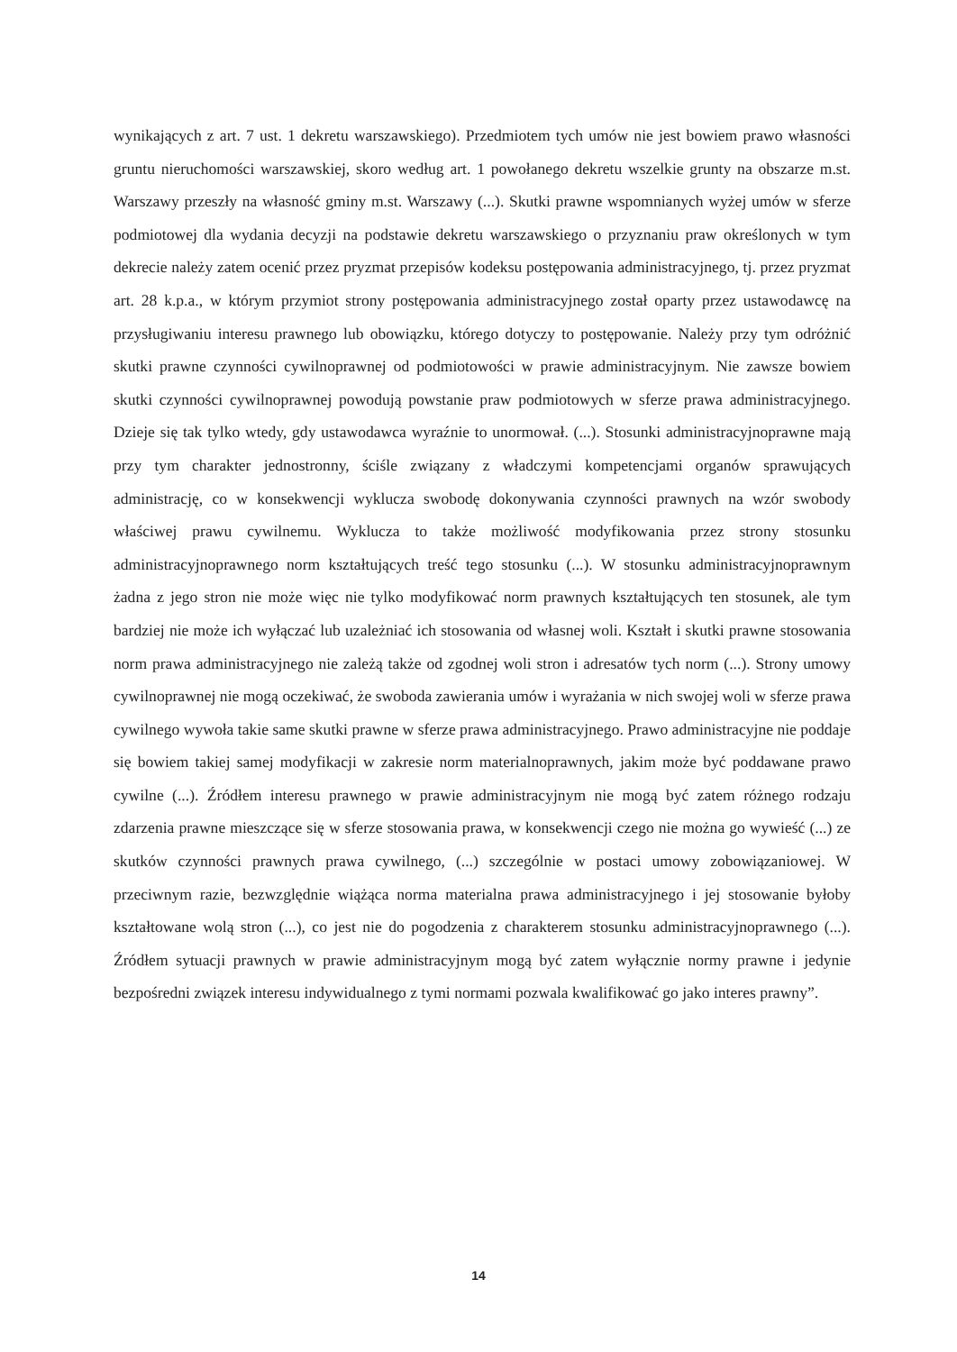wynikających z art. 7 ust. 1 dekretu warszawskiego). Przedmiotem tych umów nie jest bowiem prawo własności gruntu nieruchomości warszawskiej, skoro według art. 1 powołanego dekretu wszelkie grunty na obszarze m.st. Warszawy przeszły na własność gminy m.st. Warszawy (...). Skutki prawne wspomnianych wyżej umów w sferze podmiotowej dla wydania decyzji na podstawie dekretu warszawskiego o przyznaniu praw określonych w tym dekrecie należy zatem ocenić przez pryzmat przepisów kodeksu postępowania administracyjnego, tj. przez pryzmat art. 28 k.p.a., w którym przymiot strony postępowania administracyjnego został oparty przez ustawodawcę na przysługiwaniu interesu prawnego lub obowiązku, którego dotyczy to postępowanie. Należy przy tym odróżnić skutki prawne czynności cywilnoprawnej od podmiotowości w prawie administracyjnym. Nie zawsze bowiem skutki czynności cywilnoprawnej powodują powstanie praw podmiotowych w sferze prawa administracyjnego. Dzieje się tak tylko wtedy, gdy ustawodawca wyraźnie to unormował. (...). Stosunki administracyjnoprawne mają przy tym charakter jednostronny, ściśle związany z władczymi kompetencjami organów sprawujących administrację, co w konsekwencji wyklucza swobodę dokonywania czynności prawnych na wzór swobody właściwej prawu cywilnemu. Wyklucza to także możliwość modyfikowania przez strony stosunku administracyjnoprawnego norm kształtujących treść tego stosunku (...). W stosunku administracyjnoprawnym żadna z jego stron nie może więc nie tylko modyfikować norm prawnych kształtujących ten stosunek, ale tym bardziej nie może ich wyłączać lub uzależniać ich stosowania od własnej woli. Kształt i skutki prawne stosowania norm prawa administracyjnego nie zależą także od zgodnej woli stron i adresatów tych norm (...). Strony umowy cywilnoprawnej nie mogą oczekiwać, że swoboda zawierania umów i wyrażania w nich swojej woli w sferze prawa cywilnego wywoła takie same skutki prawne w sferze prawa administracyjnego. Prawo administracyjne nie poddaje się bowiem takiej samej modyfikacji w zakresie norm materialnoprawnych, jakim może być poddawane prawo cywilne (...). Źródłem interesu prawnego w prawie administracyjnym nie mogą być zatem różnego rodzaju zdarzenia prawne mieszczące się w sferze stosowania prawa, w konsekwencji czego nie można go wywieść (...) ze skutków czynności prawnych prawa cywilnego, (...) szczególnie w postaci umowy zobowiązaniowej. W przeciwnym razie, bezwzględnie wiążąca norma materialna prawa administracyjnego i jej stosowanie byłoby kształtowane wolą stron (...), co jest nie do pogodzenia z charakterem stosunku administracyjnoprawnego (...). Źródłem sytuacji prawnych w prawie administracyjnym mogą być zatem wyłącznie normy prawne i jedynie bezpośredni związek interesu indywidualnego z tymi normami pozwala kwalifikować go jako interes prawny”.
14